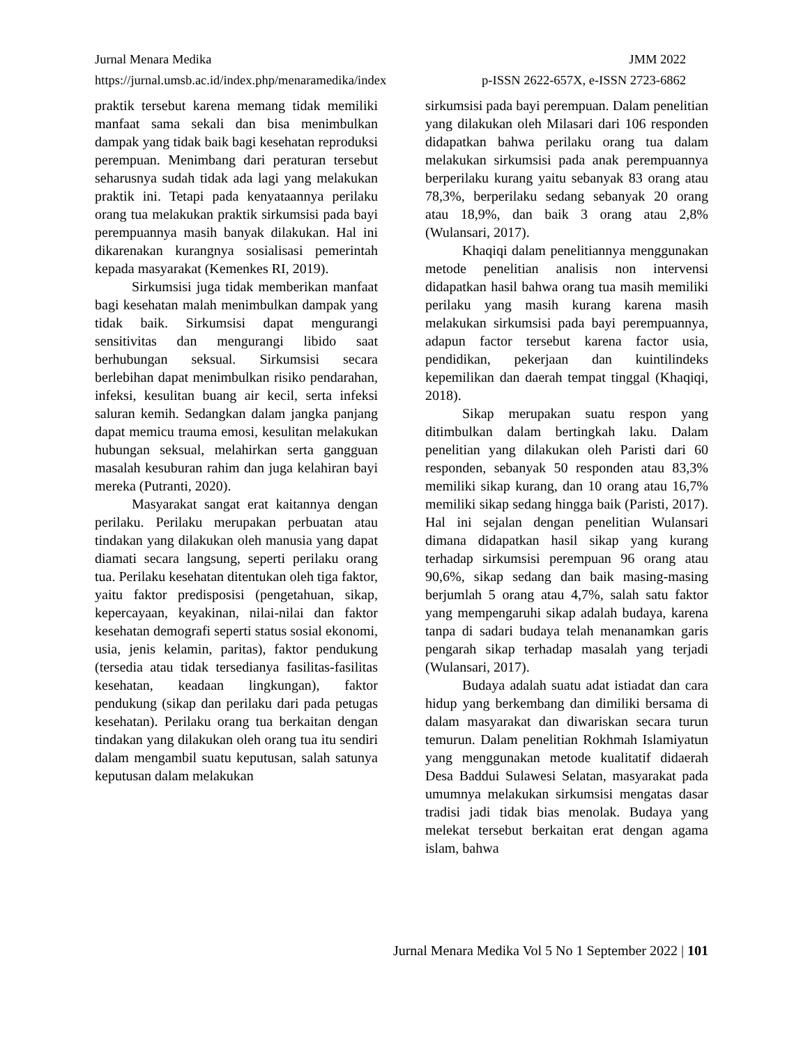Jurnal Menara Medika JMM 2022
https://jurnal.umsb.ac.id/index.php/menaramedika/index p-ISSN 2622-657X, e-ISSN 2723-6862
praktik tersebut karena memang tidak memiliki manfaat sama sekali dan bisa menimbulkan dampak yang tidak baik bagi kesehatan reproduksi perempuan. Menimbang dari peraturan tersebut seharusnya sudah tidak ada lagi yang melakukan praktik ini. Tetapi pada kenyataannya perilaku orang tua melakukan praktik sirkumsisi pada bayi perempuannya masih banyak dilakukan. Hal ini dikarenakan kurangnya sosialisasi pemerintah kepada masyarakat (Kemenkes RI, 2019).
Sirkumsisi juga tidak memberikan manfaat bagi kesehatan malah menimbulkan dampak yang tidak baik. Sirkumsisi dapat mengurangi sensitivitas dan mengurangi libido saat berhubungan seksual. Sirkumsisi secara berlebihan dapat menimbulkan risiko pendarahan, infeksi, kesulitan buang air kecil, serta infeksi saluran kemih. Sedangkan dalam jangka panjang dapat memicu trauma emosi, kesulitan melakukan hubungan seksual, melahirkan serta gangguan masalah kesuburan rahim dan juga kelahiran bayi mereka (Putranti, 2020).
Masyarakat sangat erat kaitannya dengan perilaku. Perilaku merupakan perbuatan atau tindakan yang dilakukan oleh manusia yang dapat diamati secara langsung, seperti perilaku orang tua. Perilaku kesehatan ditentukan oleh tiga faktor, yaitu faktor predisposisi (pengetahuan, sikap, kepercayaan, keyakinan, nilai-nilai dan faktor kesehatan demografi seperti status sosial ekonomi, usia, jenis kelamin, paritas), faktor pendukung (tersedia atau tidak tersedianya fasilitas-fasilitas kesehatan, keadaan lingkungan), faktor pendukung (sikap dan perilaku dari pada petugas kesehatan). Perilaku orang tua berkaitan dengan tindakan yang dilakukan oleh orang tua itu sendiri dalam mengambil suatu keputusan, salah satunya keputusan dalam melakukan
sirkumsisi pada bayi perempuan. Dalam penelitian yang dilakukan oleh Milasari dari 106 responden didapatkan bahwa perilaku orang tua dalam melakukan sirkumsisi pada anak perempuannya berperilaku kurang yaitu sebanyak 83 orang atau 78,3%, berperilaku sedang sebanyak 20 orang atau 18,9%, dan baik 3 orang atau 2,8% (Wulansari, 2017).
Khaqiqi dalam penelitiannya menggunakan metode penelitian analisis non intervensi didapatkan hasil bahwa orang tua masih memiliki perilaku yang masih kurang karena masih melakukan sirkumsisi pada bayi perempuannya, adapun factor tersebut karena factor usia, pendidikan, pekerjaan dan kuintilindeks kepemilikan dan daerah tempat tinggal (Khaqiqi, 2018).
Sikap merupakan suatu respon yang ditimbulkan dalam bertingkah laku. Dalam penelitian yang dilakukan oleh Paristi dari 60 responden, sebanyak 50 responden atau 83,3% memiliki sikap kurang, dan 10 orang atau 16,7% memiliki sikap sedang hingga baik (Paristi, 2017). Hal ini sejalan dengan penelitian Wulansari dimana didapatkan hasil sikap yang kurang terhadap sirkumsisi perempuan 96 orang atau 90,6%, sikap sedang dan baik masing-masing berjumlah 5 orang atau 4,7%, salah satu faktor yang mempengaruhi sikap adalah budaya, karena tanpa di sadari budaya telah menanamkan garis pengarah sikap terhadap masalah yang terjadi (Wulansari, 2017).
Budaya adalah suatu adat istiadat dan cara hidup yang berkembang dan dimiliki bersama di dalam masyarakat dan diwariskan secara turun temurun. Dalam penelitian Rokhmah Islamiyatun yang menggunakan metode kualitatif didaerah Desa Baddui Sulawesi Selatan, masyarakat pada umumnya melakukan sirkumsisi mengatas dasar tradisi jadi tidak bias menolak. Budaya yang melekat tersebut berkaitan erat dengan agama islam, bahwa
Jurnal Menara Medika Vol 5 No 1 September 2022 | 101